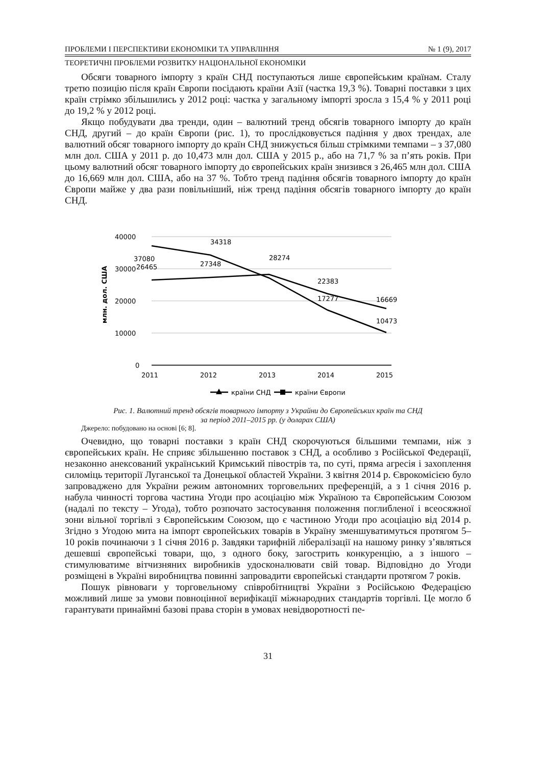ПРОБЛЕМИ І ПЕРСПЕКТИВИ ЕКОНОМІКИ ТА УПРАВЛІННЯ № 1 (9), 2017
ТЕОРЕТИЧНІ ПРОБЛЕМИ РОЗВИТКУ НАЦІОНАЛЬНОЇ ЕКОНОМІКИ
Обсяги товарного імпорту з країн СНД поступаються лише європейським країнам. Сталу третю позицію після країн Європи посідають країни Азії (частка 19,3 %). Товарні поставки з цих країн стрімко збільшились у 2012 році: частка у загальному імпорті зросла з 15,4 % у 2011 році до 19,2 % у 2012 році.
Якщо побудувати два тренди, один – валютний тренд обсягів товарного імпорту до країн СНД, другий – до країн Європи (рис. 1), то прослідковується падіння у двох трендах, але валютний обсяг товарного імпорту до країн СНД знижується більш стрімкими темпами – з 37,080 млн дол. США у 2011 р. до 10,473 млн дол. США у 2015 р., або на 71,7 % за п’ять років. При цьому валютний обсяг товарного імпорту до європейських країн знизився з 26,465 млн дол. США до 16,669 млн дол. США, або на 37 %. Тобто тренд падіння обсягів товарного імпорту до країн Європи майже у два рази повільніший, ніж тренд падіння обсягів товарного імпорту до країн СНД.
40000
30000
20000
10000
0
млн. дол. США
2011
2012
2013
2014
2015
37080
34318
28274
17277
10473
26465
27348
22383
16669
країни СНД
країни Європи
Рис. 1. Валютний тренд обсягів товарного імпорту з Украйни до Європейських країн та СНД
за період 2011–2015 рр. (у доларах США)
Джерело: побудовано на основі [6; 8].
Очевидно, що товарні поставки з країн СНД скорочуються більшими темпами, ніж з європейських країн. Не сприяє збільшенню поставок з СНД, а особливо з Російської Федерації, незаконно анексований український Кримський півострів та, по суті, пряма агресія і захоплення силоміць території Луганської та Донецької областей України. З квітня 2014 р. Єврокомісією було запроваджено для України режим автономних торговельних преференцій, а з 1 січня 2016 р. набула чинності торгова частина Угоди про асоціацію між Україною та Європейським Союзом (надалі по тексту – Угода), тобто розпочато застосування положення поглибленої і всеосяжної зони вільної торгівлі з Європейським Союзом, що є частиною Угоди про асоціацію від 2014 р. Згідно з Угодою мита на імпорт європейських товарів в Україну зменшуватимуться протягом 5–10 років починаючи з 1 січня 2016 р. Завдяки тарифній лібералізації на нашому ринку з’являться дешевші європейські товари, що, з одного боку, загострить конкуренцію, а з іншого – стимулюватиме вітчизняних виробників удосконалювати свій товар. Відповідно до Угоди розміщені в Україні виробництва повинні запровадити європейські стандарти протягом 7 років.
Пошук рівноваги у торговельному співробітництві України з Російською Федерацією можливий лише за умови повноцінної верифікації міжнародних стандартів торгівлі. Це могло б гарантувати принаймні базові права сторін в умовах невідворотності пе-
31